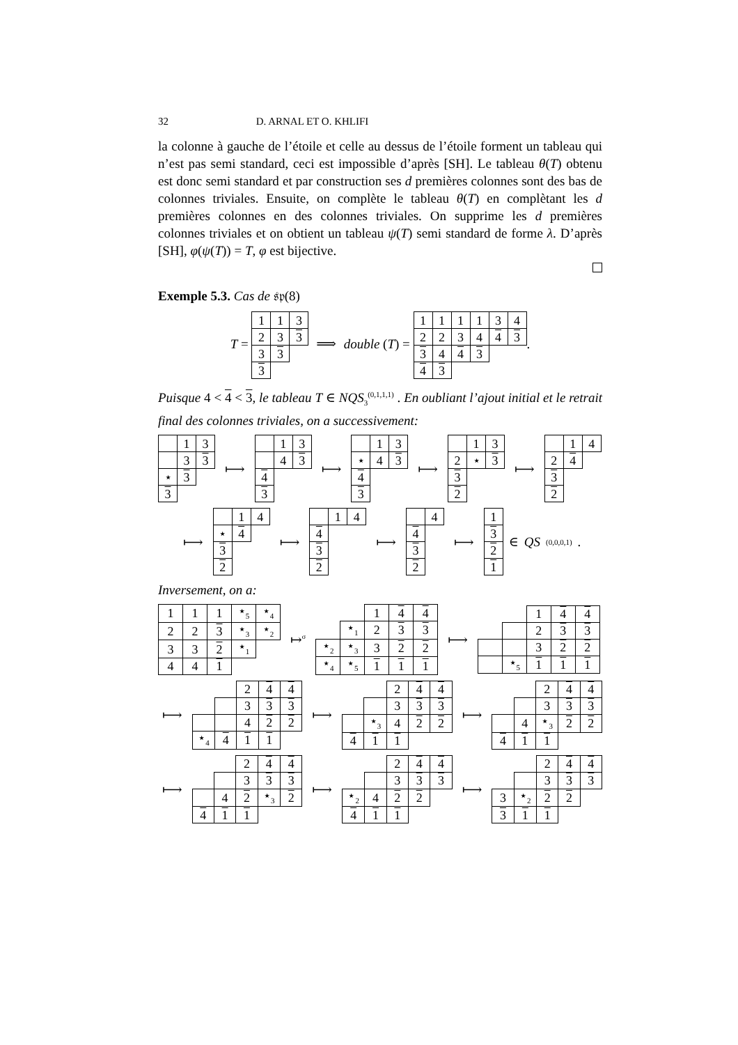32 D. ARNAL ET O. KHLIFI
la colonne à gauche de l’étoile et celle au dessus de l’étoile forment un tableau qui n’est pas semi standard, ceci est impossible d’après [SH]. Le tableau θ(T) obtenu est donc semi standard et par construction ses d premières colonnes sont des bas de colonnes triviales. Ensuite, on complète le tableau θ(T) en complètant les d premières colonnes en des colonnes triviales. On supprime les d premières colonnes triviales et on obtient un tableau ψ(T) semi standard de forme λ. D’après [SH], φ(ψ(T)) = T, φ est bijective.
Exemple 5.3. Cas de 𝔰𝔭(8)
T =
| 1 | 1 | 3 |
| 2 | 3 | 3 |
| 3 | 3 | |
| 3 | | |
⟹ double (T) =
| 1 | 1 | 1 | 1 | 3 | 4 |
| 2 | 2 | 3 | 4 | 4 | 3 |
| 3 | 4 | 4 | 3 | | |
| 4 | 3 | | | | |
.
Puisque 4 < 4 < 3, le tableau T ∈ NQS<sub>3</sub><sup>(0,1,1,1)</sup> . En oubliant l’ajout initial et le retrait final des colonnes triviales, on a successivement:
| | 1 | 3 |
| | 3 | 3 |
| ⋆ | 3 | |
| 3 | | |
⟼
| | 1 | 3 |
| | 4 | 3 |
| 4 | | |
| 3 | | |
⟼
| | 1 | 3 |
| ⋆ | 4 | 3 |
| 4 | | |
| 3 | | |
⟼
| | 1 | 3 |
| 2 | ⋆ | 3 |
| 3 | | |
| 2 | | |
⟼
| | 1 | 4 |
| 2 | 4 | |
| 3 | | |
| 2 | | |
⟼
| | 1 | 4 |
| ⋆ | 4 | |
| 3 | | |
| 2 | | |
⟼
| | 1 | 4 |
| 4 | | |
| 3 | | |
| 2 | | |
⟼
| | 4 |
| 4 | |
| 3 | |
| 2 | |
⟼
| 1 |
| 3 |
| 2 |
| 1 |
∈ QS<sup>(0,0,0,1)</sup>.
Inversement, on a:
| 1 | 1 | 1 | ⋆<sub>5</sub> | ⋆<sub>4</sub> |
| 2 | 2 | 3 | ⋆<sub>3</sub> | ⋆<sub>2</sub> |
| 3 | 3 | 2 | ⋆<sub>1</sub> | |
| 4 | 4 | 1 | | |
↦<sup>σ</sup>
| | | 1 | 4 | 4 |
| | ⋆<sub>1</sub> | 2 | 3 | 3 |
| ⋆<sub>2</sub> | ⋆<sub>3</sub> | 3 | 2 | 2 |
| ⋆<sub>4</sub> | ⋆<sub>5</sub> | 1 | 1 | 1 |
⟼
| | | 1 | 4 | 4 |
| | | 2 | 3 | 3 |
| | | 3 | 2 | 2 |
| | ⋆<sub>5</sub> | 1 | 1 | 1 |
⟼
| | | 2 | 4 | 4 |
| | | 3 | 3 | 3 |
| | | 4 | 2 | 2 |
| ⋆<sub>4</sub> | 4 | 1 | 1 | |
⟼
| | | 2 | 4 | 4 |
| | | 3 | 3 | 3 |
| | ⋆<sub>3</sub> | 4 | 2 | 2 |
| 4 | 1 | 1 | | |
⟼
| | | 2 | 4 | 4 |
| | | 3 | 3 | 3 |
| | 4 | ⋆<sub>3</sub> | 2 | 2 |
| 4 | 1 | 1 | | |
⟼
| | | 2 | 4 | 4 |
| | | 3 | 3 | 3 |
| | 4 | 2 | ⋆<sub>3</sub> | 2 |
| 4 | 1 | 1 | | |
⟼
| | | 2 | 4 | 4 |
| | | 3 | 3 | 3 |
| ⋆<sub>2</sub> | 4 | 2 | 2 | |
| 4 | 1 | 1 | | |
⟼
| | | 2 | 4 | 4 |
| | | 3 | 3 | 3 |
| 3 | ⋆<sub>2</sub> | 2 | 2 | |
| 3 | 1 | 1 | | |